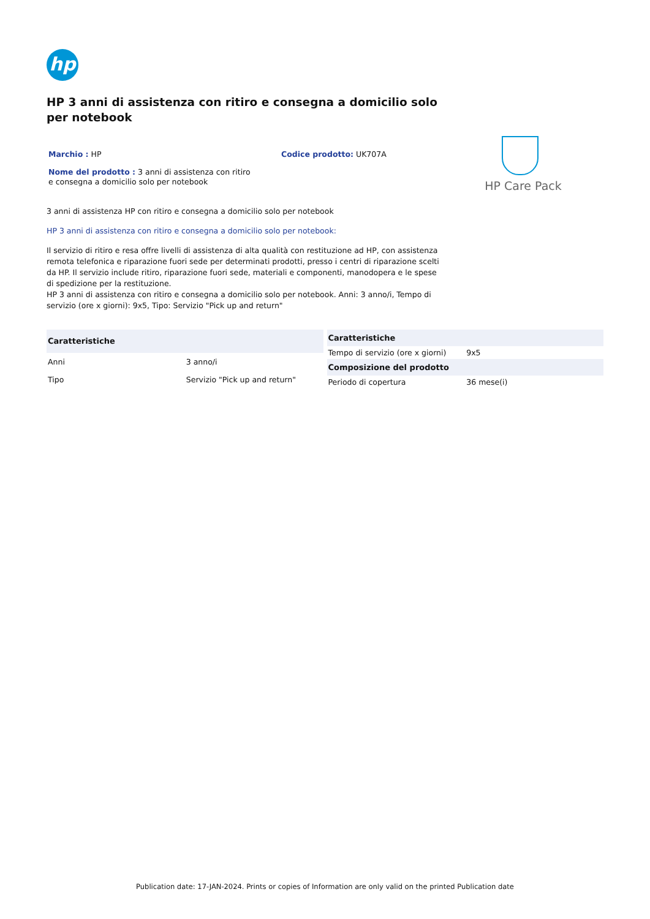hp
HP 3 anni di assistenza con ritiro e consegna a domicilio solo per notebook
Marchio : HP
Nome del prodotto : 3 anni di assistenza con ritiro e consegna a domicilio solo per notebook
Codice prodotto: UK707A
HP Care Pack
3 anni di assistenza HP con ritiro e consegna a domicilio solo per notebook
HP 3 anni di assistenza con ritiro e consegna a domicilio solo per notebook:
Il servizio di ritiro e resa offre livelli di assistenza di alta qualità con restituzione ad HP, con assistenza remota telefonica e riparazione fuori sede per determinati prodotti, presso i centri di riparazione scelti da HP. Il servizio include ritiro, riparazione fuori sede, materiali e componenti, manodopera e le spese di spedizione per la restituzione.
HP 3 anni di assistenza con ritiro e consegna a domicilio solo per notebook. Anni: 3 anno/i, Tempo di servizio (ore x giorni): 9x5, Tipo: Servizio "Pick up and return"
| Caratteristiche | |
| --- | --- |
| Anni | 3 anno/i |
| Tipo | Servizio "Pick up and return" |
| Caratteristiche | |
| --- | --- |
| Tempo di servizio (ore x giorni) | 9x5 |
| Composizione del prodotto | |
| Periodo di copertura | 36 mese(i) |
Publication date: 17-JAN-2024. Prints or copies of Information are only valid on the printed Publication date